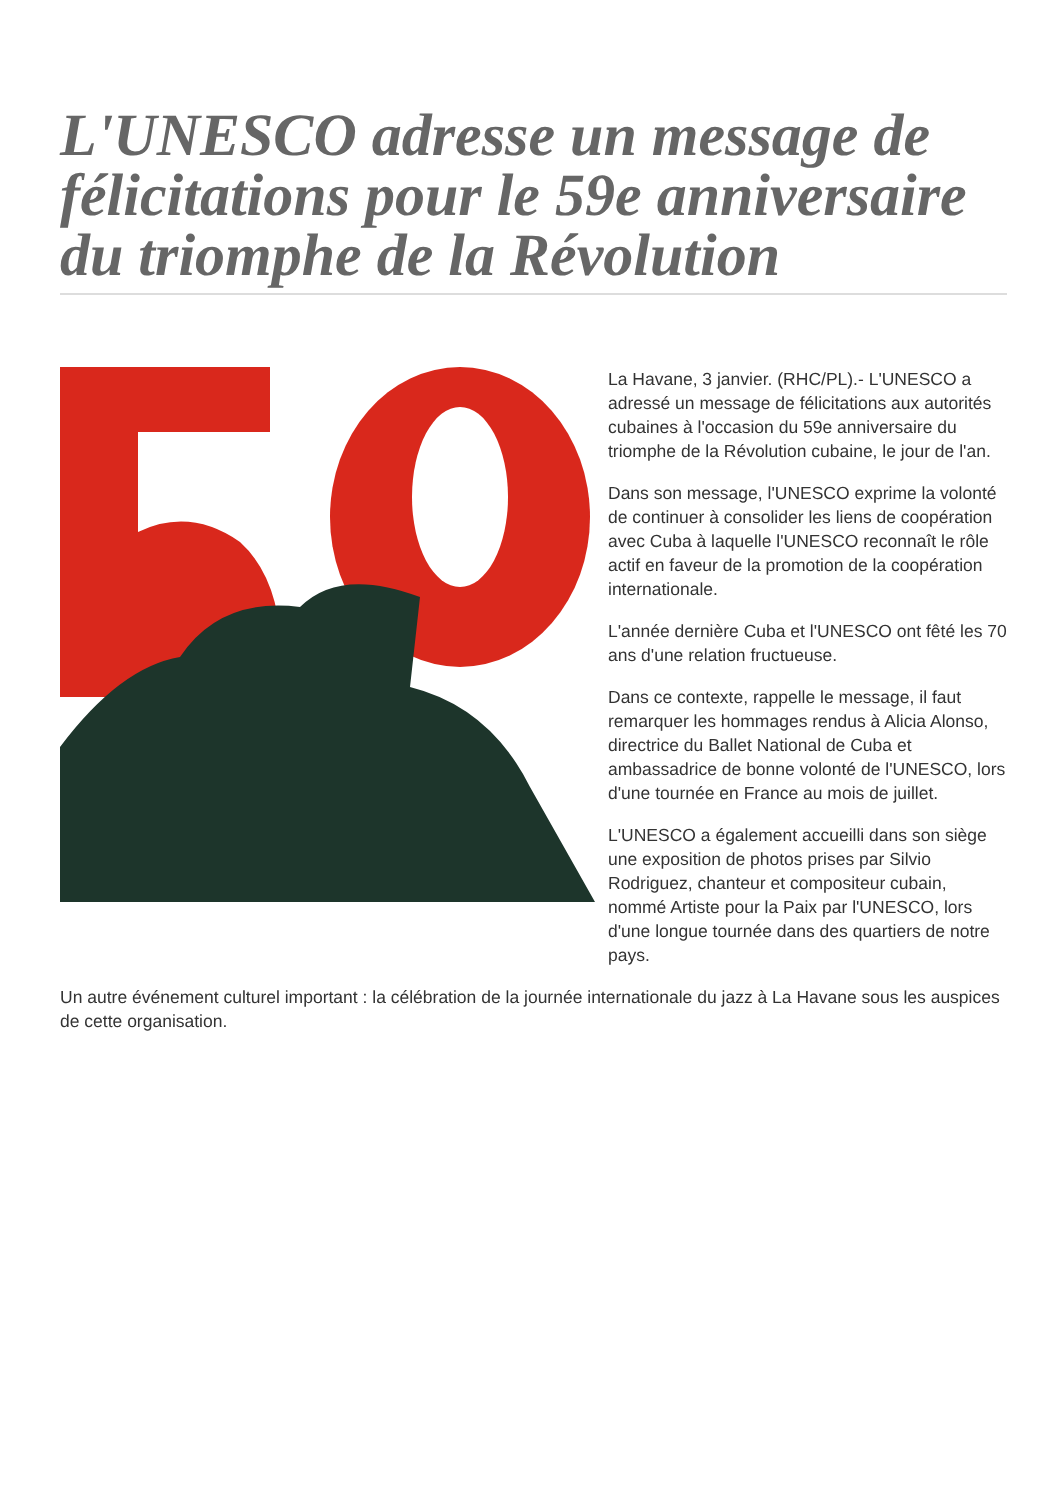L'UNESCO adresse un message de félicitations pour le 59e anniversaire du triomphe de la Révolution
La Havane, 3 janvier. (RHC/PL).- L'UNESCO a adressé un message de félicitations aux autorités cubaines à l'occasion du 59e anniversaire du triomphe de la Révolution cubaine, le jour de l'an.
Dans son message, l'UNESCO exprime la volonté de continuer à consolider les liens de coopération avec Cuba à laquelle l'UNESCO reconnaît le rôle actif en faveur de la promotion de la coopération internationale.
L'année dernière Cuba et l'UNESCO ont fêté les 70 ans d'une relation fructueuse.
Dans ce contexte, rappelle le message, il faut remarquer les hommages rendus à Alicia Alonso, directrice du Ballet National de Cuba et ambassadrice de bonne volonté de l'UNESCO, lors d'une tournée en France au mois de juillet.
L'UNESCO a également accueilli dans son siège une exposition de photos prises par Silvio Rodriguez, chanteur et compositeur cubain, nommé Artiste pour la Paix par l'UNESCO, lors d'une longue tournée dans des quartiers de notre pays.
Un autre événement culturel important : la célébration de la journée internationale du jazz à La Havane sous les auspices de cette organisation.